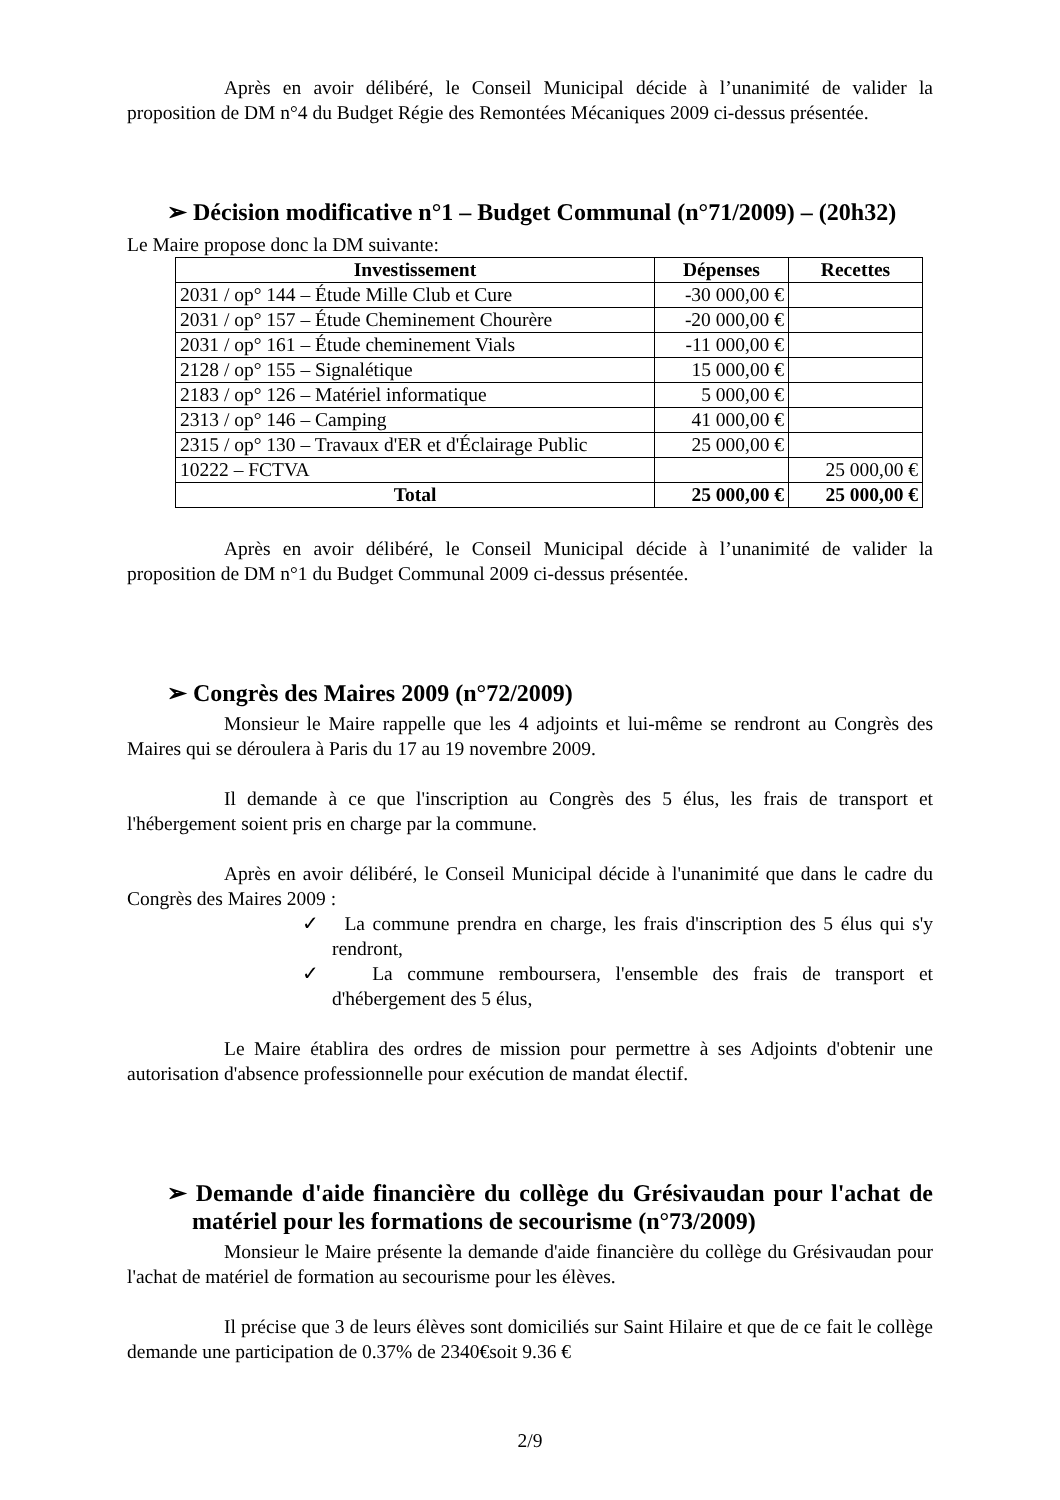Après en avoir délibéré, le Conseil Municipal décide à l’unanimité de valider la proposition de DM n°4 du Budget Régie des Remontées Mécaniques 2009 ci-dessus présentée.
➢ Décision modificative n°1 – Budget Communal (n°71/2009) – (20h32)
Le Maire propose donc la DM suivante:
| Investissement | Dépenses | Recettes |
| --- | --- | --- |
| 2031 / op° 144 – Étude Mille Club et Cure | -30 000,00 € | |
| 2031 / op° 157 – Étude Cheminement Chourère | -20 000,00 € | |
| 2031 / op° 161 – Étude cheminement Vials | -11 000,00 € | |
| 2128 / op° 155 – Signalétique | 15 000,00 € | |
| 2183 / op° 126 – Matériel informatique | 5 000,00 € | |
| 2313 / op° 146 – Camping | 41 000,00 € | |
| 2315 / op° 130 – Travaux d'ER et d'Éclairage Public | 25 000,00 € | |
| 10222 – FCTVA | | 25 000,00 € |
| Total | 25 000,00 € | 25 000,00 € |
Après en avoir délibéré, le Conseil Municipal décide à l’unanimité de valider la proposition de DM n°1 du Budget Communal 2009 ci-dessus présentée.
➢ Congrès des Maires 2009 (n°72/2009)
Monsieur le Maire rappelle que les 4 adjoints et lui-même se rendront au Congrès des Maires qui se déroulera à Paris du 17 au 19 novembre 2009.
Il demande à ce que l'inscription au Congrès des 5 élus, les frais de transport et l'hébergement soient pris en charge par la commune.
Après en avoir délibéré, le Conseil Municipal décide à l'unanimité que dans le cadre du Congrès des Maires 2009 :
✓ La commune prendra en charge, les frais d'inscription des 5 élus qui s'y rendront,
✓ La commune remboursera, l'ensemble des frais de transport et d'hébergement des 5 élus,
Le Maire établira des ordres de mission pour permettre à ses Adjoints d'obtenir une autorisation d'absence professionnelle pour exécution de mandat électif.
➢ Demande d'aide financière du collège du Grésivaudan pour l'achat de matériel pour les formations de secourisme (n°73/2009)
Monsieur le Maire présente la demande d'aide financière du collège du Grésivaudan pour l'achat de matériel de formation au secourisme pour les élèves.
Il précise que 3 de leurs élèves sont domiciliés sur Saint Hilaire et que de ce fait le collège demande une participation de 0.37% de 2340€soit 9.36 €
2/9